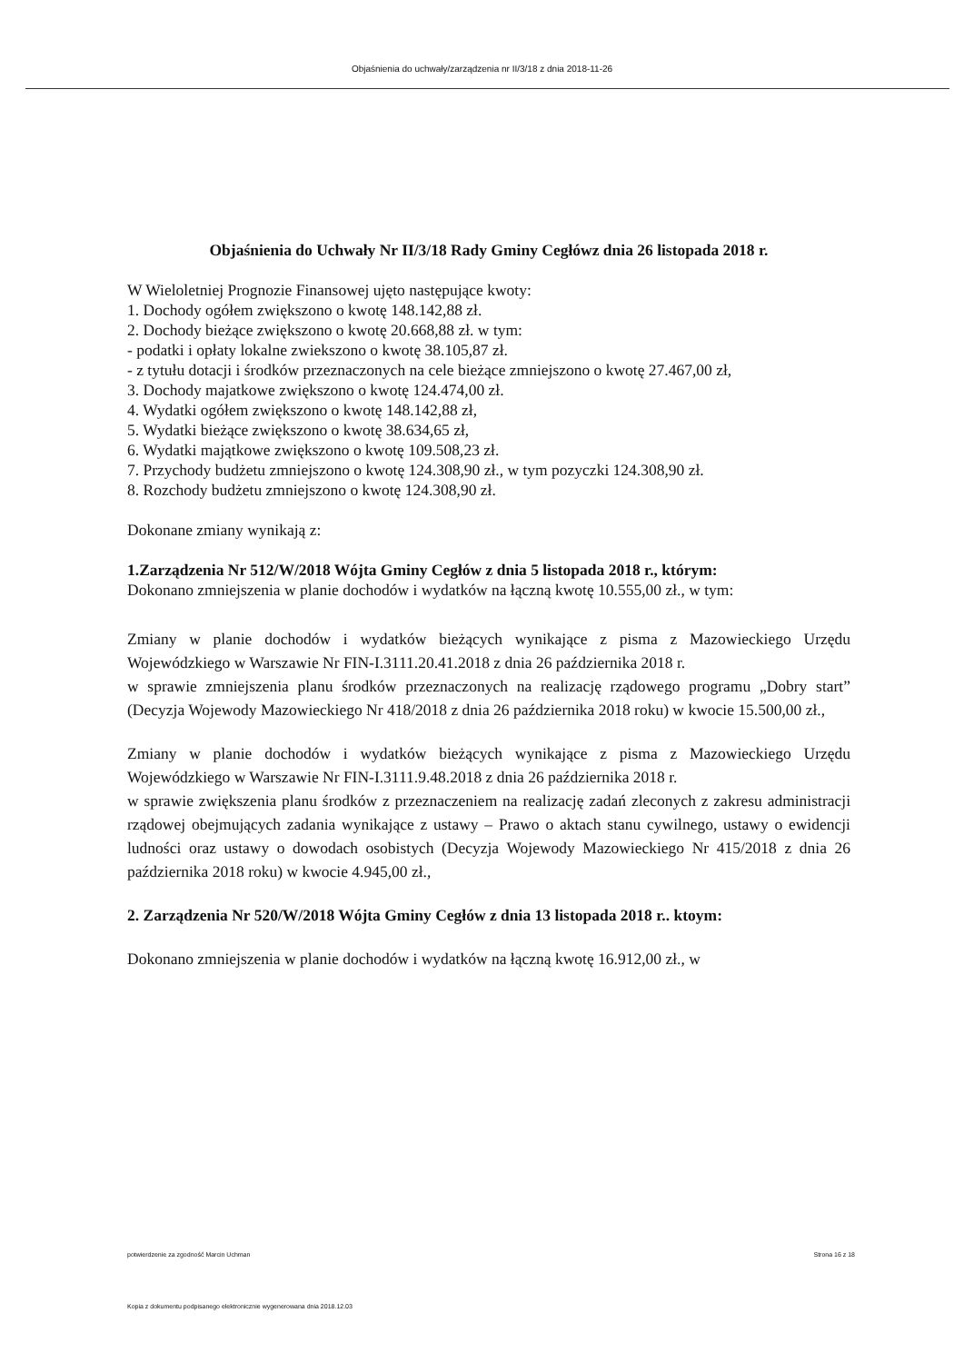Objaśnienia do uchwały/zarządzenia nr II/3/18 z dnia 2018-11-26
Objaśnienia do Uchwały Nr II/3/18 Rady Gminy Cegłówz dnia 26 listopada 2018 r.
W Wieloletniej Prognozie Finansowej ujęto następujące kwoty:
1. Dochody ogółem zwiększono o kwotę 148.142,88 zł.
2. Dochody bieżące zwiększono o kwotę 20.668,88 zł. w tym:
- podatki i opłaty lokalne zwiekszono o kwotę 38.105,87 zł.
- z tytułu dotacji i środków przeznaczonych na cele bieżące zmniejszono o kwotę 27.467,00 zł,
3. Dochody majatkowe zwiększono o kwotę 124.474,00 zł.
4. Wydatki ogółem zwiększono o kwotę 148.142,88 zł,
5. Wydatki bieżące zwiększono o kwotę 38.634,65 zł,
6. Wydatki majątkowe zwiększono o kwotę 109.508,23 zł.
7. Przychody budżetu zmniejszono o kwotę 124.308,90 zł., w tym pozyczki 124.308,90 zł.
8. Rozchody budżetu zmniejszono o kwotę 124.308,90 zł.
Dokonane zmiany wynikają z:
1.Zarządzenia Nr 512/W/2018 Wójta Gminy Cegłów z dnia 5 listopada 2018 r., którym:
Dokonano zmniejszenia w planie dochodów i wydatków na łączną kwotę 10.555,00 zł., w tym:
Zmiany w planie dochodów i wydatków bieżących wynikające z pisma z Mazowieckiego Urzędu Wojewódzkiego w Warszawie Nr FIN-I.3111.20.41.2018 z dnia 26 października 2018 r.
w sprawie zmniejszenia planu środków przeznaczonych na realizację rządowego programu „Dobry start” (Decyzja Wojewody Mazowieckiego Nr 418/2018 z dnia 26 października 2018 roku) w kwocie 15.500,00 zł.,
Zmiany w planie dochodów i wydatków bieżących wynikające z pisma z Mazowieckiego Urzędu Wojewódzkiego w Warszawie Nr FIN-I.3111.9.48.2018 z dnia 26 października 2018 r.
w sprawie zwiększenia planu środków z przeznaczeniem na realizację zadań zleconych z zakresu administracji rządowej obejmujących zadania wynikające z ustawy – Prawo o aktach stanu cywilnego, ustawy o ewidencji ludności oraz ustawy o dowodach osobistych (Decyzja Wojewody Mazowieckiego Nr 415/2018 z dnia 26 października 2018 roku) w kwocie 4.945,00 zł.,
2. Zarządzenia Nr 520/W/2018 Wójta Gminy Cegłów z dnia 13 listopada 2018 r.. ktoym:
Dokonano zmniejszenia w planie dochodów i wydatków na łączną kwotę 16.912,00 zł., w
potwierdzenie za zgodność Marcin Uchman Strona 16 z 18
Kopia z dokumentu podpisanego elektronicznie wygenerowana dnia 2018.12.03